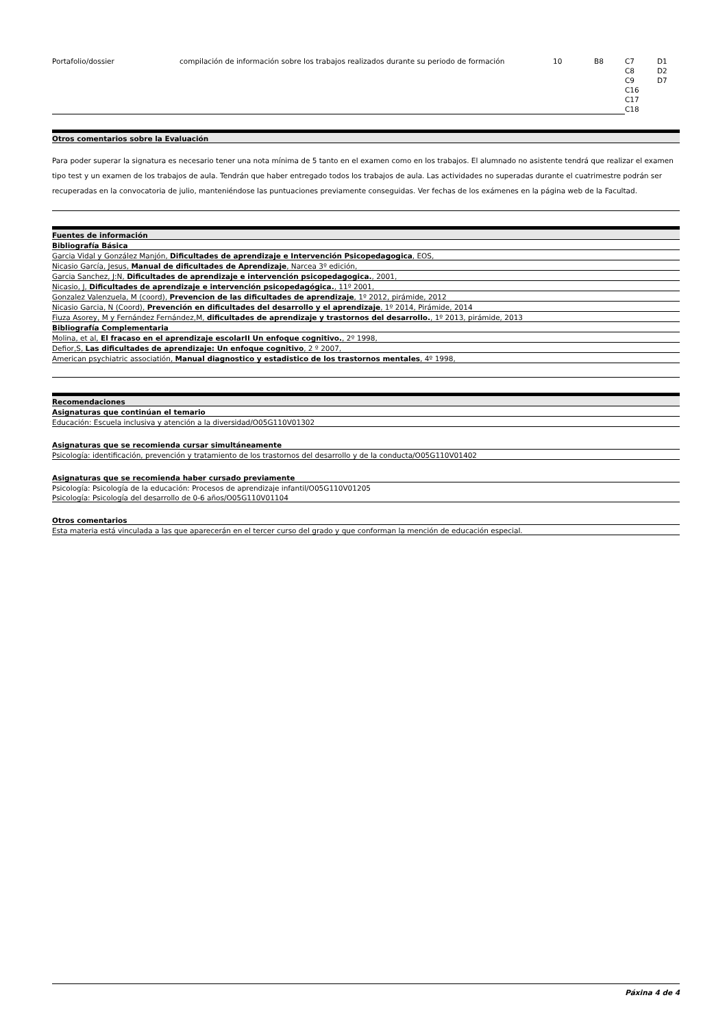| Portafolio/dossier | compilación de información sobre los trabajos realizados durante su periodo de formación | 10 | B8 | C7 C8 C9 C16 C17 C18 | D1 D2 D7 |
Otros comentarios sobre la Evaluación
Para poder superar la signatura es necesario tener una nota mínima de 5 tanto en el examen como en los trabajos. El alumnado no asistente tendrá que realizar el examen tipo test y un examen de los trabajos de aula. Tendrán que haber entregado todos los trabajos de aula. Las actividades no superadas durante el cuatrimestre podrán ser recuperadas en la convocatoria de julio, manteniéndose las puntuaciones previamente conseguidas. Ver fechas de los exámenes en la página web de la Facultad.
Fuentes de información
Bibliografía Básica
Garcia Vidal y González Manjón, Dificultades de aprendizaje e Intervención Psicopedagogica, EOS,
Nicasio García, Jesus, Manual de dificultades de Aprendizaje, Narcea 3º edición,
Garcia Sanchez, J:N, Dificultades de aprendizaje e intervención psicopedagogica., 2001,
Nicasio, J, Dificultades de aprendizaje e intervención psicopedagógica., 11º 2001,
Gonzalez Valenzuela, M (coord), Prevencion de las dificultades de aprendizaje, 1º 2012, pirámide, 2012
Nicasio Garcia, N (Coord), Prevención en dificultades del desarrollo y el aprendizaje, 1º 2014, Pirámide, 2014
Fiuza Asorey, M y Fernández Fernández,M, dificultades de aprendizaje y trastornos del desarrollo., 1º 2013, pirámide, 2013
Bibliografía Complementaria
Molina, et al, El fracaso en el aprendizaje escolarII Un enfoque cognitivo., 2º 1998,
Defior,S, Las dificultades de aprendizaje: Un enfoque cognitivo, 2 º 2007,
American psychiatric associatión, Manual diagnostico y estadistico de los trastornos mentales, 4º 1998,
Recomendaciones
Asignaturas que continúan el temario
Educación: Escuela inclusiva y atención a la diversidad/O05G110V01302
Asignaturas que se recomienda cursar simultáneamente
Psicología: identificación, prevención y tratamiento de los trastornos del desarrollo y de la conducta/O05G110V01402
Asignaturas que se recomienda haber cursado previamente
Psicología: Psicología de la educación: Procesos de aprendizaje infantil/O05G110V01205
Psicología: Psicología del desarrollo de 0-6 años/O05G110V01104
Otros comentarios
Esta materia está vinculada a las que aparecerán en el tercer curso del grado y que conforman la mención de educación especial.
Páxina 4 de 4